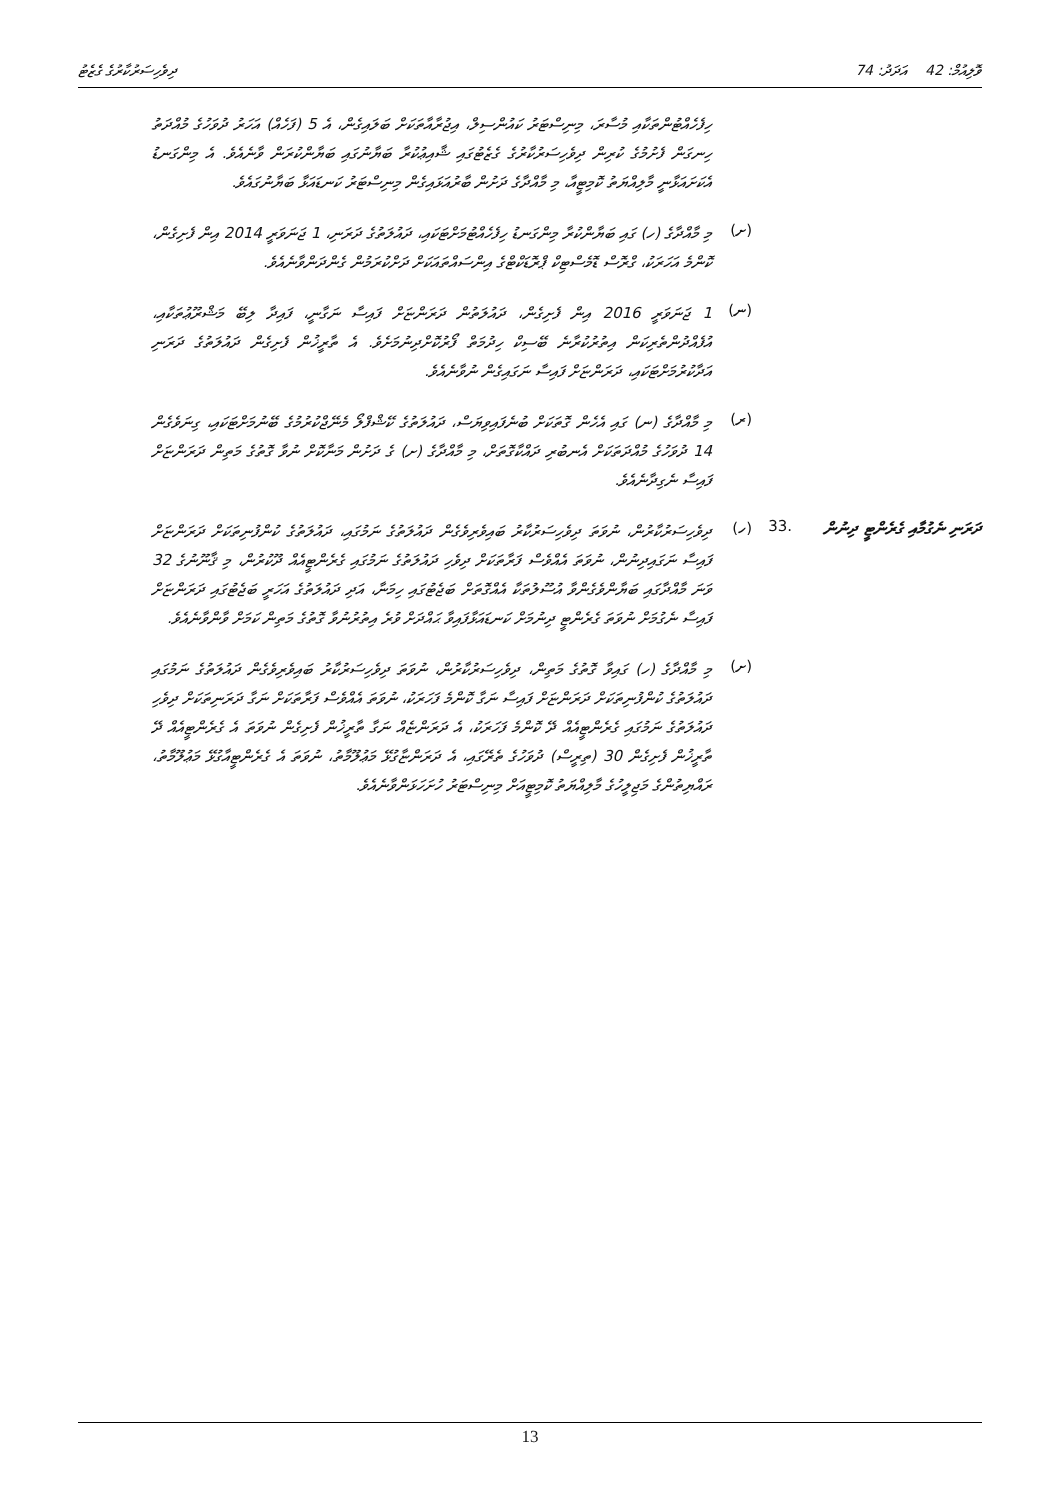ވޮލިއުމް: 42 އަދަދު: 74 ދިވެހިސަރުކާރުގެ ގެޒެޓު
ހިފެހެއްޓުންތަކާއި މުސާރަ، މިނިސްޓަރު ކައުންސިލް، އިޖުރާއާތަކަށް ބަލައިގެން، އެ 5 (ފަހެއް) އަހަރު ދުވަހުގެ މުއްދަތު ހިނގަން ފެށުމުގެ ކުރިން ދިވެހިސަރުކާރުގެ ގެޒެޓުގައި ޝާއިޢުކުރާ ބަޔާނުގައި ބަޔާންކުރަން ވާނެއެވެ. އެ މިންގަނޑު އެކަށައަޅާނީ މާލިއްޔަތު ކޮމިޓީއާ، މި މާއްދާގެ ދަށުން ބާރުއަޅައިގެން މިނިސްޓަރު ކަނޑައަޅާ ބަޔާނުގައެވެ.
(ށ)
މި މާއްދާގެ (ހ) ގައި ބަޔާންކުރާ މިންގަނޑު ހިފެހެއްޓުމަށްޓަކައި، ދައުލަތުގެ ދަރަނި، 1 ޖަނަވަރީ 2014 އިން ފެށިގެން، ކޮންމެ އަހަރަކު، ގްރޮސް ޑޮމެސްޓިކް ޕްރޮޑަކްޓްގެ އިންސައްތައަކަށް ދަށްކުރަމުން ގެންދަންވާނެއެވެ.
(ނ)
1 ޖަނަވަރީ 2016 އިން ފެށިގެން، ދައުލަތުން ދަރަންޏަށް ފައިސާ ނަގާނީ، ފައިދާ ލިބޭ މަޝްރޫޢުތަކާއި، އުފެއްދުންތެރިކަން އިތުރުކުރާނެ ބޭސިކް ހިދުމަތް ފޯރުކޮށްދިނުމަށެވެ. އެ ތާރީޚުން ފެށިގެން ދައުލަތުގެ ދަރަނި އަދާކުރުމަށްޓަކައި، ދަރަންޏަށް ފައިސާ ނަގައިގެން ނުވާނެއެވެ.
(ރ)
މި މާއްދާގެ (ނ) ގައި އެހެން ގޮތަކަށް ބުނެފައިވިޔަސް، ދައުލަތުގެ ކޭޝްފްލޯ މެނޭޖްކުރުމުގެ ބޭނުމަށްޓަކައި، ގިނަވެގެން 14 ދުވަހުގެ މުއްދަތަކަށް އެނބުރި ދައްކާގޮތަށް، މި މާއްދާގެ (ށ) ގެ ދަށުން މަނާކޮށް ނުވާ ގޮތުގެ މަތިން ދަރަންޏަށް ފައިސާ ނެގިދާނެއެވެ.
ދަރަނި ނެގުމާއި ގެރެންޓީ ދިނުން
.33 (ހ)
ދިވެހިސަރުކާރުން، ނުވަތަ ދިވެހިސަރުކާރު ބައިވެރިވެގެން ދައުލަތުގެ ނަމުގައި، ދައުލަތުގެ ކުންފުނިތަކަށް ދަރަންޏަށް ފައިސާ ނަގައިދިނުން، ނުވަތަ އެއްވެސް ފަރާތަކަށް ދިވެހި ދައުލަތުގެ ނަމުގައި ގެރެންޓީއެއް ދޫކުރުން، މި ޤާނޫނުގެ 32 ވަނަ މާއްދާގައި ބަޔާންވެގެންވާ އުސޫލުތަކާ އެއްގޮތަށް ބަޖެޓުގައި ހިމަނާ، އަދި ދައުލަތުގެ އަހަރީ ބަޖެޓުގައި ދަރަންޏަށް ފައިސާ ނެގުމަށް ނުވަތަ ގެރެންޓީ ދިނުމަށް ކަނޑައަޅާފައިވާ ޙައްދަށް ވުރެ އިތުރުނުވާ ގޮތުގެ މަތިން ކަމަށް ވާންވާނެއެވެ.
(ށ)
މި މާއްދާގެ (ހ) ގައިވާ ގޮތުގެ މަތިން، ދިވެހިސަރުކާރުން، ނުވަތަ ދިވެހިސަރުކާރު ބައިވެރިވެގެން ދައުލަތުގެ ނަމުގައި ދައުލަތުގެ ކުންފުނިތަކަށް ދަރަންޏަށް ފައިސާ ނަގާ ކޮންމެ ފަހަރަކު، ނުވަތަ އެއްވެސް ފަރާތަކަށް ނަގާ ދަރަނިތަކަށް ދިވެހި ދައުލަތުގެ ނަމުގައި ގެރެންޓީއެއް ދޭ ކޮންމެ ފަހަރަކު، އެ ދަރަންޏެއް ނަގާ ތާރީޚުން ފެށިގެން ނުވަތަ އެ ގެރެންޓީއެއް ދޭ ތާރީޚުން ފެށިގެން 30 (ތިރީސް) ދުވަހުގެ ތެރޭގައި، އެ ދަރަންޏާގުޅޭ މަޢުލޫމާތު، ނުވަތަ އެ ގެރެންޓީއާގުޅޭ މަޢުލޫމާތު، ރައްޔިތުންގެ މަޖިލީހުގެ މާލިއްޔަތު ކޮމިޓީއަށް މިނިސްޓަރު ހުށަހަޅަންވާނެއެވެ.
13